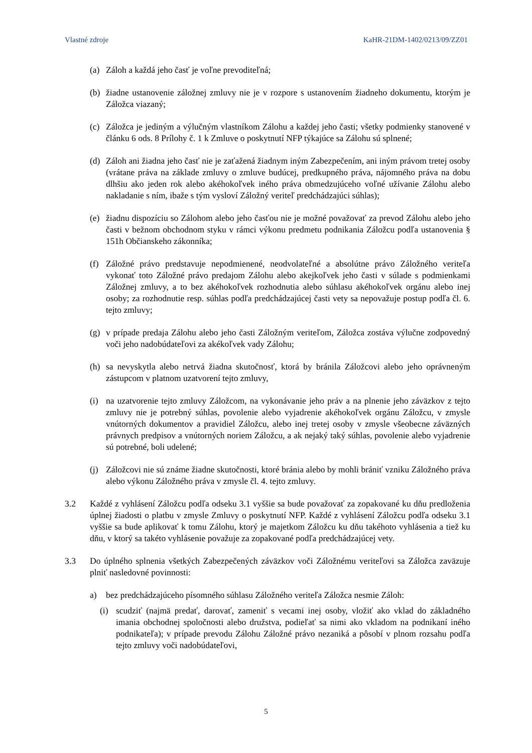Vlastné zdroje KaHR-21DM-1402/0213/09/ZZ01
(a) Záloh a každá jeho časť je voľne prevoditeľná;
(b) žiadne ustanovenie záložnej zmluvy nie je v rozpore s ustanovením žiadneho dokumentu, ktorým je Záložca viazaný;
(c) Záložca je jediným a výlučným vlastníkom Zálohu a každej jeho časti; všetky podmienky stanovené v článku 6 ods. 8 Prílohy č. 1 k Zmluve o poskytnutí NFP týkajúce sa Zálohu sú splnené;
(d) Záloh ani žiadna jeho časť nie je zaťažená žiadnym iným Zabezpečením, ani iným právom tretej osoby (vrátane práva na základe zmluvy o zmluve budúcej, predkupného práva, nájomného práva na dobu dlhšiu ako jeden rok alebo akéhokoľvek iného práva obmedzujúceho voľné užívanie Zálohu alebo nakladanie s ním, ibaže s tým vysloví Záložný veriteľ predchádzajúci súhlas);
(e) žiadnu dispozíciu so Zálohom alebo jeho časťou nie je možné považovať za prevod Zálohu alebo jeho časti v bežnom obchodnom styku v rámci výkonu predmetu podnikania Záložcu podľa ustanovenia § 151h Občianskeho zákonníka;
(f) Záložné právo predstavuje nepodmienené, neodvolateľné a absolútne právo Záložného veriteľa vykonať toto Záložné právo predajom Zálohu alebo akejkoľvek jeho časti v súlade s podmienkami Záložnej zmluvy, a to bez akéhokoľvek rozhodnutia alebo súhlasu akéhokoľvek orgánu alebo inej osoby; za rozhodnutie resp. súhlas podľa predchádzajúcej časti vety sa nepovažuje postup podľa čl. 6. tejto zmluvy;
(g) v prípade predaja Zálohu alebo jeho časti Záložným veriteľom, Záložca zostáva výlučne zodpovedný voči jeho nadobúdateľovi za akékoľvek vady Zálohu;
(h) sa nevyskytla alebo netrvá žiadna skutočnosť, ktorá by bránila Záložcovi alebo jeho oprávneným zástupcom v platnom uzatvorení tejto zmluvy,
(i) na uzatvorenie tejto zmluvy Záložcom, na vykonávanie jeho práv a na plnenie jeho záväzkov z tejto zmluvy nie je potrebný súhlas, povolenie alebo vyjadrenie akéhokoľvek orgánu Záložcu, v zmysle vnútorných dokumentov a pravidiel Záložcu, alebo inej tretej osoby v zmysle všeobecne záväzných právnych predpisov a vnútorných noriem Záložcu, a ak nejaký taký súhlas, povolenie alebo vyjadrenie sú potrebné, boli udelené;
(j) Záložcovi nie sú známe žiadne skutočnosti, ktoré bránia alebo by mohli brániť vzniku Záložného práva alebo výkonu Záložného práva v zmysle čl. 4. tejto zmluvy.
3.2 Každé z vyhlásení Záložcu podľa odseku 3.1 vyššie sa bude považovať za zopakované ku dňu predloženia úplnej žiadosti o platbu v zmysle Zmluvy o poskytnutí NFP. Každé z vyhlásení Záložcu podľa odseku 3.1 vyššie sa bude aplikovať k tomu Zálohu, ktorý je majetkom Záložcu ku dňu takéhoto vyhlásenia a tiež ku dňu, v ktorý sa takéto vyhlásenie považuje za zopakované podľa predchádzajúcej vety.
3.3 Do úplného splnenia všetkých Zabezpečených záväzkov voči Záložnému veriteľovi sa Záložca zaväzuje plniť nasledovné povinnosti:
a) bez predchádzajúceho písomného súhlasu Záložného veriteľa Záložca nesmie Záloh:
(i) scudziť (najmä predať, darovať, zameniť s vecami inej osoby, vložiť ako vklad do základného imania obchodnej spoločnosti alebo družstva, podieľať sa nimi ako vkladom na podnikaní iného podnikateľa); v prípade prevodu Zálohu Záložné právo nezaniká a pôsobí v plnom rozsahu podľa tejto zmluvy voči nadobúdateľovi,
5